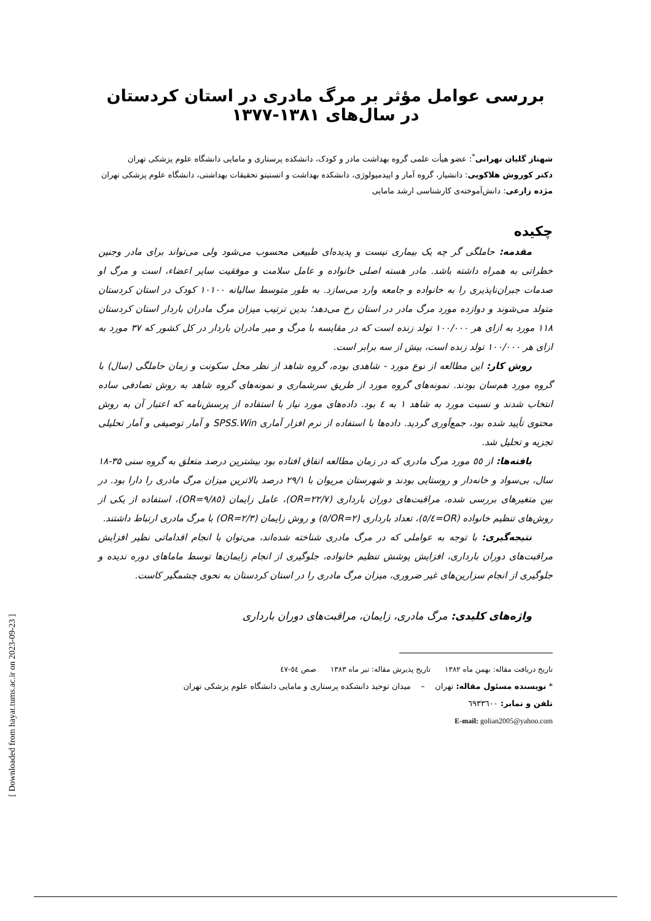بررسی عوامل مؤثر بر مرگ مادری در استان کردستان در سال‌های ۱۳۸۱-۱۳۷۷
شهناز گلیان تهرانی<sup>*</sup>: عضو هیأت علمی گروه بهداشت مادر و کودک، دانشکده پرستاری و مامایی دانشگاه علوم پزشکی تهران
دکتر کوروش هلاکویی: دانشیار، گروه آمار و اپیدمیولوژی، دانشکده بهداشت و انستیتو تحقیقات بهداشتی، دانشگاه علوم پزشکی تهران
مژده زارعی: دانش‌آموخته‌ی کارشناسی ارشد مامایی
چکیده
مقدمه: حاملگی گر چه یک بیماری نیست و پدیده‌ای طبیعی محسوب می‌شود ولی می‌تواند برای مادر وجنین خطراتی به همراه داشته باشد. مادر هسته اصلی خانواده و عامل سلامت و موفقیت سایر اعضاء، است و مرگ او صدمات جبران‌ناپذیری را به خانواده و جامعه وارد می‌سازد. به طور متوسط سالیانه ۱۰۱۰۰ کودک در استان کردستان متولد می‌شوند و دوازده مورد مرگ مادر در استان رخ می‌دهد؛ بدین ترتیب میزان مرگ مادران باردار استان کردستان ۱۱۸ مورد به ازای هر ۱۰۰/۰۰۰ تولد زنده است که در مقایسه با مرگ و میر مادران باردار در کل کشور که ۳۷ مورد به ازای هر ۱۰۰/۰۰۰ تولد زنده است، بیش از سه برابر است.
روش کار: این مطالعه از نوع مورد - شاهدی بوده، گروه شاهد از نظر محل سکونت و زمان حاملگی (سال) با گروه مورد هم‌سان بودند. نمونه‌های گروه مورد از طریق سرشماری و نمونه‌های گروه شاهد به روش تصادفی ساده انتخاب شدند و نسبت مورد به شاهد ۱ به ٤ بود. داده‌های مورد نیاز با استفاده از پرسش‌نامه که اعتبار آن به روش محتوی تأیید شده بود، جمع‌آوری گردید. داده‌ها با استفاده از نرم افزار آماری SPSS.Win و آمار توصیفی و آمار تحلیلی تجزیه و تحلیل شد.
یافته‌ها: از ٥٥ مورد مرگ مادری که در زمان مطالعه اتفاق افتاده بود بیشترین درصد متعلق به گروه سنی ۳۵-۱۸ سال، بی‌سواد و خانه‌دار و روستایی بودند و شهرستان مریوان با ۲۹/۱ درصد بالاترین میزان مرگ مادری را دارا بود. در بین متغیرهای بررسی شده، مراقبت‌های دوران بارداری (OR=۲۲/۷)، عامل زایمان (OR=۹/۸٥)، استفاده از یکی از روش‌های تنظیم خانواده (OR=٥/٤)، تعداد بارداری (OR=۲/٥) و روش زایمان (OR=۲/۳) با مرگ مادری ارتباط داشتند.
نتیجه‌گیری: با توجه به عواملی که در مرگ مادری شناخته شده‌اند، می‌توان با انجام اقداماتی نظیر افزایش مراقبت‌های دوران بارداری، افزایش پوشش تنظیم خانواده، جلوگیری از انجام زایمان‌ها توسط ماماهای دوره ندیده و جلوگیری از انجام سزارین‌های غیر ضروری، میزان مرگ مادری را در استان کردستان به نحوی چشمگیر کاست.
واژه‌های کلیدی: مرگ مادری، زایمان، مراقبت‌های دوران بارداری
تاریخ دریافت مقاله: بهمن ماه ۱۳۸۲ تاریخ پذیرش مقاله: تیر ماه ۱۳۸۳ صص ٥٤-٤۷
* نویسنده مسئول مقاله: تهران – میدان توحید دانشکده پرستاری و مامایی دانشگاه علوم پزشکی تهران
تلفن و نمابر: ٦٩۳۳٦۰۰
E-mail: golian2005@yahoo.com
[ Downloaded from hayat.tums.ac.ir on 2023-09-23 ]